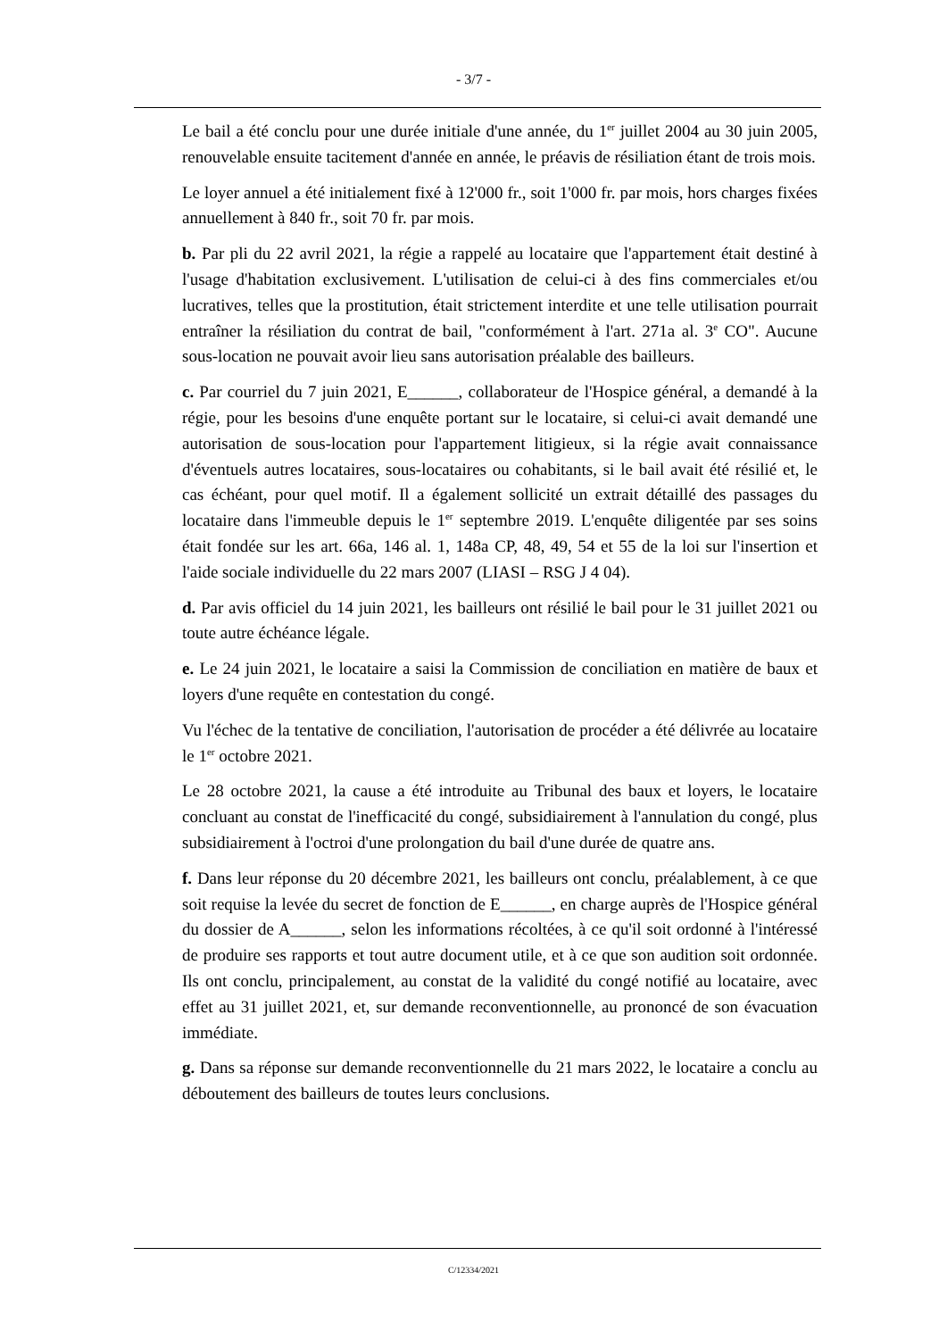- 3/7 -
Le bail a été conclu pour une durée initiale d'une année, du 1<sup>er</sup> juillet 2004 au 30 juin 2005, renouvelable ensuite tacitement d'année en année, le préavis de résiliation étant de trois mois.
Le loyer annuel a été initialement fixé à 12'000 fr., soit 1'000 fr. par mois, hors charges fixées annuellement à 840 fr., soit 70 fr. par mois.
b. Par pli du 22 avril 2021, la régie a rappelé au locataire que l'appartement était destiné à l'usage d'habitation exclusivement. L'utilisation de celui-ci à des fins commerciales et/ou lucratives, telles que la prostitution, était strictement interdite et une telle utilisation pourrait entraîner la résiliation du contrat de bail, "conformément à l'art. 271a al. 3<sup>e</sup> CO". Aucune sous-location ne pouvait avoir lieu sans autorisation préalable des bailleurs.
c. Par courriel du 7 juin 2021, E______, collaborateur de l'Hospice général, a demandé à la régie, pour les besoins d'une enquête portant sur le locataire, si celui-ci avait demandé une autorisation de sous-location pour l'appartement litigieux, si la régie avait connaissance d'éventuels autres locataires, sous-locataires ou cohabitants, si le bail avait été résilié et, le cas échéant, pour quel motif. Il a également sollicité un extrait détaillé des passages du locataire dans l'immeuble depuis le 1<sup>er</sup> septembre 2019. L'enquête diligentée par ses soins était fondée sur les art. 66a, 146 al. 1, 148a CP, 48, 49, 54 et 55 de la loi sur l'insertion et l'aide sociale individuelle du 22 mars 2007 (LIASI – RSG J 4 04).
d. Par avis officiel du 14 juin 2021, les bailleurs ont résilié le bail pour le 31 juillet 2021 ou toute autre échéance légale.
e. Le 24 juin 2021, le locataire a saisi la Commission de conciliation en matière de baux et loyers d'une requête en contestation du congé.
Vu l'échec de la tentative de conciliation, l'autorisation de procéder a été délivrée au locataire le 1<sup>er</sup> octobre 2021.
Le 28 octobre 2021, la cause a été introduite au Tribunal des baux et loyers, le locataire concluant au constat de l'inefficacité du congé, subsidiairement à l'annulation du congé, plus subsidiairement à l'octroi d'une prolongation du bail d'une durée de quatre ans.
f. Dans leur réponse du 20 décembre 2021, les bailleurs ont conclu, préalablement, à ce que soit requise la levée du secret de fonction de E______, en charge auprès de l'Hospice général du dossier de A______, selon les informations récoltées, à ce qu'il soit ordonné à l'intéressé de produire ses rapports et tout autre document utile, et à ce que son audition soit ordonnée. Ils ont conclu, principalement, au constat de la validité du congé notifié au locataire, avec effet au 31 juillet 2021, et, sur demande reconventionnelle, au prononcé de son évacuation immédiate.
g. Dans sa réponse sur demande reconventionnelle du 21 mars 2022, le locataire a conclu au déboutement des bailleurs de toutes leurs conclusions.
C/12334/2021